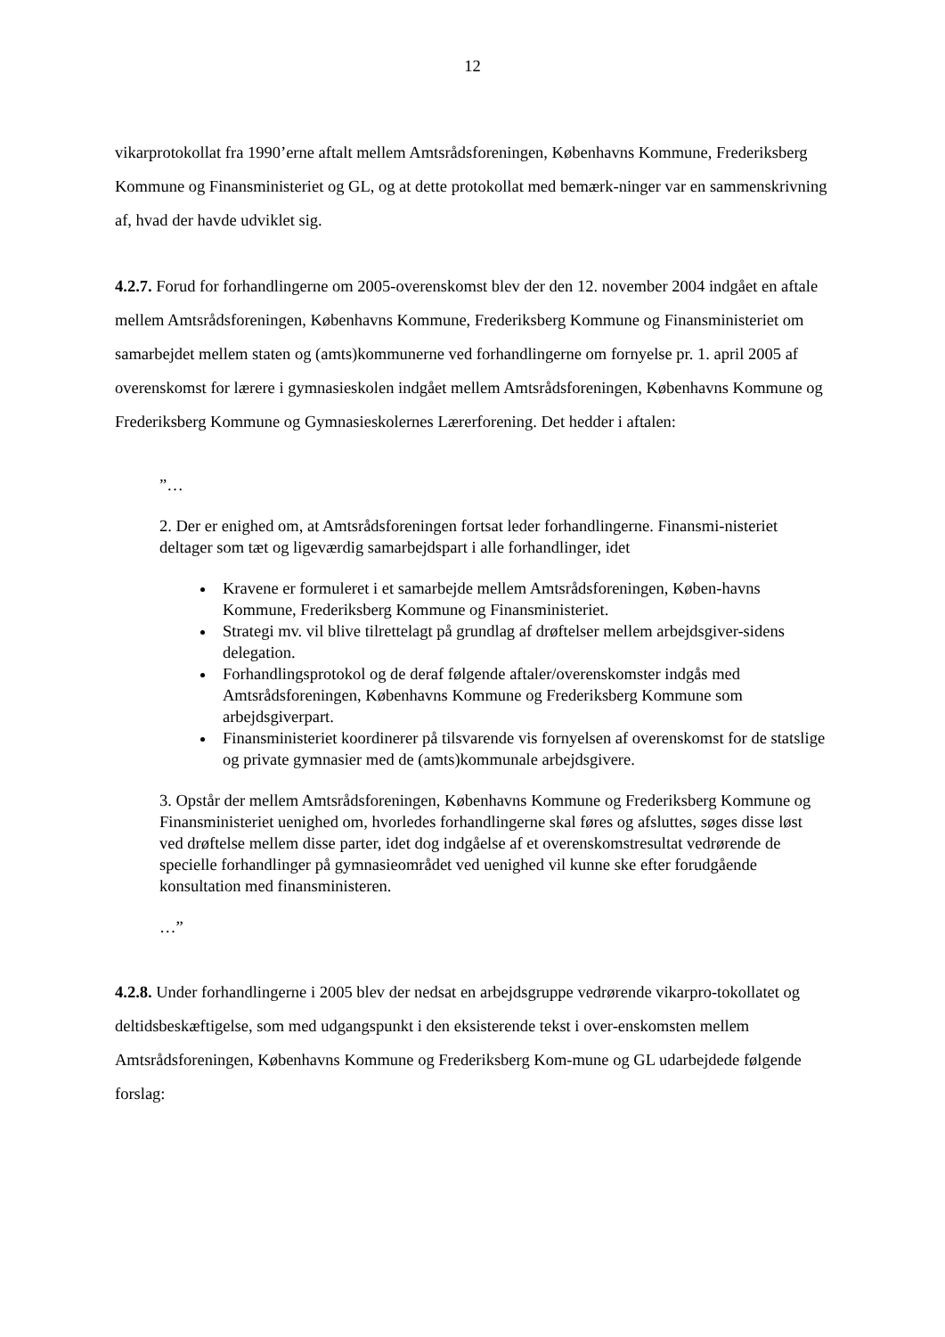12
vikarprotokollat fra 1990’erne aftalt mellem Amtsrådsforeningen, Københavns Kommune, Frederiksberg Kommune og Finansministeriet og GL, og at dette protokollat med bemærk-ninger var en sammenskrivning af, hvad der havde udviklet sig.
4.2.7. Forud for forhandlingerne om 2005-overenskomst blev der den 12. november 2004 indgået en aftale mellem Amtsrådsforeningen, Københavns Kommune, Frederiksberg Kommune og Finansministeriet om samarbejdet mellem staten og (amts)kommunerne ved forhandlingerne om fornyelse pr. 1. april 2005 af overenskomst for lærere i gymnasieskolen indgået mellem Amtsrådsforeningen, Københavns Kommune og Frederiksberg Kommune og Gymnasieskolernes Lærerforening. Det hedder i aftalen:
”…
2. Der er enighed om, at Amtsrådsforeningen fortsat leder forhandlingerne. Finansmi-nisteriet deltager som tæt og ligeværdig samarbejdspart i alle forhandlinger, idet
Kravene er formuleret i et samarbejde mellem Amtsrådsforeningen, Køben-havns Kommune, Frederiksberg Kommune og Finansministeriet.
Strategi mv. vil blive tilrettelagt på grundlag af drøftelser mellem arbejdsgiver-sidens delegation.
Forhandlingsprotokol og de deraf følgende aftaler/overenskomster indgås med Amtsrådsforeningen, Københavns Kommune og Frederiksberg Kommune som arbejdsgiverpart.
Finansministeriet koordinerer på tilsvarende vis fornyelsen af overenskomst for de statslige og private gymnasier med de (amts)kommunale arbejdsgivere.
3. Opstår der mellem Amtsrådsforeningen, Københavns Kommune og Frederiksberg Kommune og Finansministeriet uenighed om, hvorledes forhandlingerne skal føres og afsluttes, søges disse løst ved drøftelse mellem disse parter, idet dog indgåelse af et overenskomstresultat vedrørende de specielle forhandlinger på gymnasieområdet ved uenighed vil kunne ske efter forudgående konsultation med finansministeren.
…”
4.2.8. Under forhandlingerne i 2005 blev der nedsat en arbejdsgruppe vedrørende vikarpro-tokollatet og deltidsbeskæftigelse, som med udgangspunkt i den eksisterende tekst i over-enskomsten mellem Amtsrådsforeningen, Københavns Kommune og Frederiksberg Kom-mune og GL udarbejdede følgende forslag: